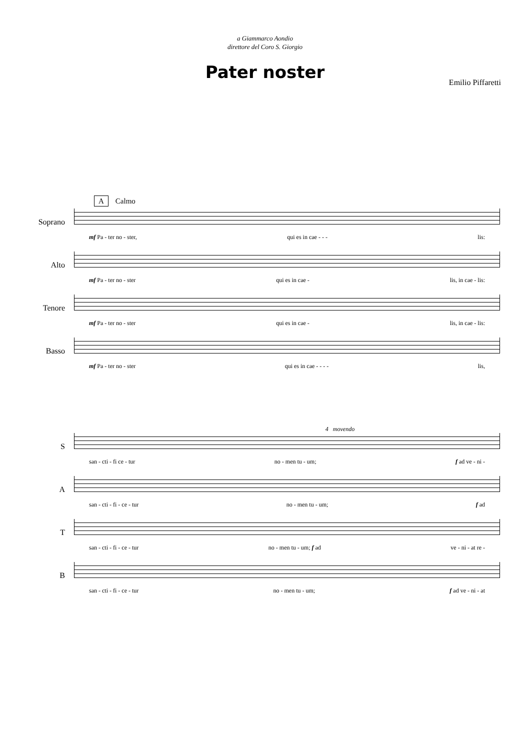a Giammarco Aondio
direttore del Coro S. Giorgio
Pater noster
Emilio Piffaretti
A Calmo
Soprano
mf Pa - ter no - ster, qui es in cae - - - lis:
Alto
mf Pa - ter no - ster qui es in cae - lis, in cae - lis:
Tenore
mf Pa - ter no - ster qui es in cae - lis, in cae - lis:
Basso
mf Pa - ter no - ster qui es in cae - - - - lis,
4 movendo
S
san - cti - fi ce - tur no - men tu - um; f ad ve - ni -
A
san - cti - fi - ce - tur no - men tu - um; f ad
T
san - cti - fi - ce - tur no - men tu - um; f ad ve - ni - at re -
B
san - cti - fi - ce - tur no - men tu - um; f ad ve - ni - at